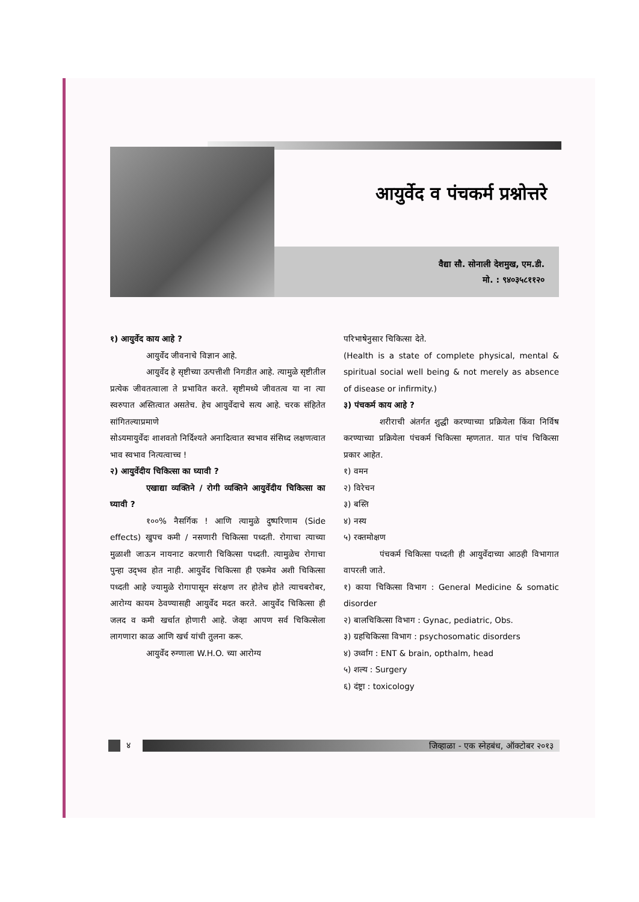आयुर्वेद व पंचकर्म प्रश्नोत्तरे
वैद्या सौ. सोनाली देशमुख, एम.डी.
मो. : ९४०३५८११२०
१) आयुर्वेद काय आहे ?
आयुर्वेद जीवनाचे विज्ञान आहे.
आयुर्वेद हे सृष्टीच्या उत्पत्तीशी निगडीत आहे. त्यामुळे सृष्टीतील प्रत्येक जीवतत्वाला ते प्रभावित करते. सृष्टीमध्ये जीवतत्व या ना त्या स्वरुपात अस्तित्वात असतेच. हेच आयुर्वेदाचे सत्य आहे. चरक संहितेत सांगितल्याप्रमाणे
सोऽयमायुर्वेदः शाशवतो निर्दिश्यते अनादित्वात स्वभाव संसिध्द लक्षणत्वात भाव स्वभाव नित्यत्वाच्च !
२) आयुर्वेदीय चिकित्सा का घ्यावी ?
एखाद्या व्यक्तिने / रोगी व्यक्तिने आयुर्वेदीय चिकित्सा का घ्यावी ?
१००% नैसर्गिक ! आणि त्यामुळे दुष्परिणाम (Side effects) खुपच कमी / नसणारी चिकित्सा पध्दती. रोगाचा त्याच्या मुळाशी जाऊन नायनाट करणारी चिकित्सा पध्दती. त्यामुळेच रोगाचा पुन्हा उद्‌भव होत नाही. आयुर्वेद चिकित्सा ही एकमेव अशी चिकित्सा पध्दती आहे ज्यामुळे रोगापासून संरक्षण तर होतेच होते त्याचबरोबर, आरोग्य कायम ठेवण्यासही आयुर्वेद मदत करते. आयुर्वेद चिकित्सा ही जलद व कमी खर्चात होणारी आहे. जेव्हा आपण सर्व चिकित्सेला लागणारा काळ आणि खर्च यांची तुलना करू.
आयुर्वेद रुग्णाला W.H.O. च्या आरोग्य
परिभाषेनुसार चिकित्सा देते.
(Health is a state of complete physical, mental & spiritual social well being & not merely as absence of disease or infirmity.)
३) पंचकर्म काय आहे ?
शरीराची अंतर्गत शुद्धी करण्याच्या प्रक्रियेला किंवा निर्विष करण्याच्या प्रक्रियेला पंचकर्म चिकित्सा म्हणतात. यात पांच चिकित्सा प्रकार आहेत.
१) वमन
२) विरेचन
३) बस्ति
४) नस्य
५) रक्तमोक्षण
पंचकर्म चिकित्सा पध्दती ही आयुर्वेदाच्या आठही विभागात वापरली जाते.
१) काया चिकित्सा विभाग : General Medicine & somatic disorder
२) बालचिकित्सा विभाग : Gynac, pediatric, Obs.
३) ग्रहचिकित्सा विभाग : psychosomatic disorders
४) उर्ध्वांग : ENT & brain, opthalm, head
५) शल्य : Surgery
६) दंष्ट्रा : toxicology
४
जिव्हाळा - एक स्नेहबंध, ऑक्टोबर २०१३